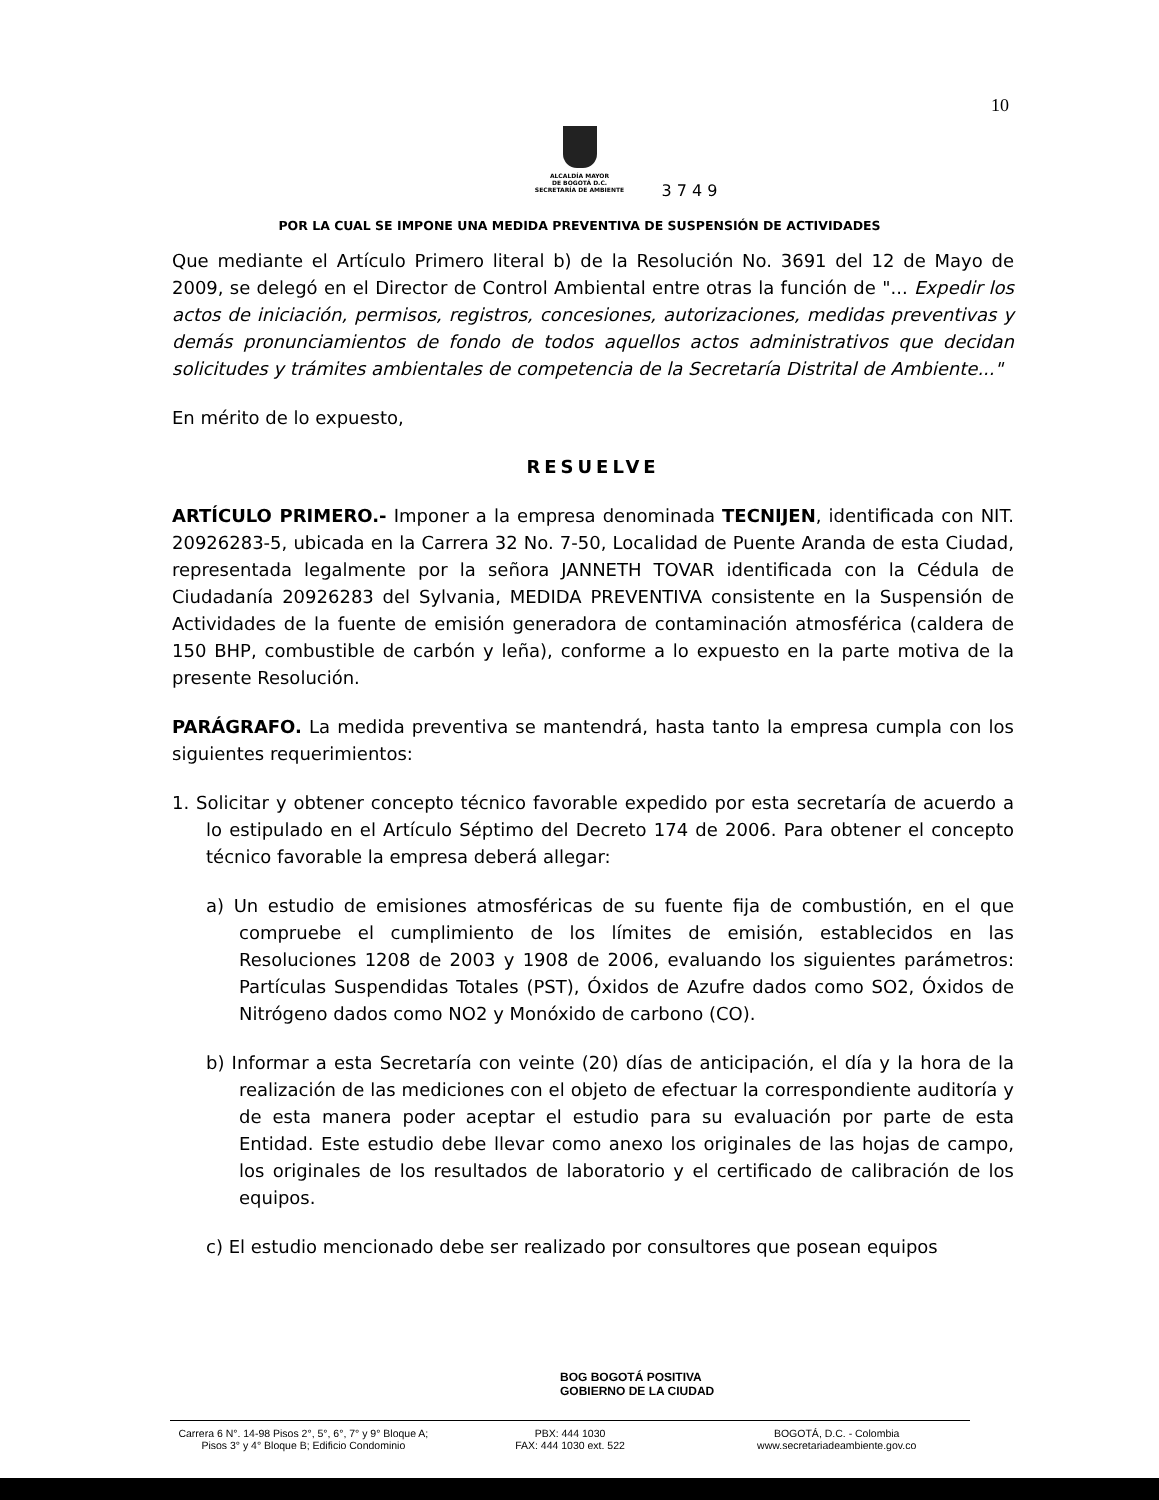10
ALCALDÍA MAYOR
DE BOGOTÁ D.C.
SECRETARÍA DE AMBIENTE
3 7 4 9
POR LA CUAL SE IMPONE UNA MEDIDA PREVENTIVA DE SUSPENSIÓN DE ACTIVIDADES
Que mediante el Artículo Primero literal b) de la Resolución No. 3691 del 12 de Mayo de 2009, se delegó en el Director de Control Ambiental entre otras la función de "... Expedir los actos de iniciación, permisos, registros, concesiones, autorizaciones, medidas preventivas y demás pronunciamientos de fondo de todos aquellos actos administrativos que decidan solicitudes y trámites ambientales de competencia de la Secretaría Distrital de Ambiente..."
En mérito de lo expuesto,
RESUELVE
ARTÍCULO PRIMERO.- Imponer a la empresa denominada TECNIJEN, identificada con NIT. 20926283-5, ubicada en la Carrera 32 No. 7-50, Localidad de Puente Aranda de esta Ciudad, representada legalmente por la señora JANNETH TOVAR identificada con la Cédula de Ciudadanía 20926283 del Sylvania, MEDIDA PREVENTIVA consistente en la Suspensión de Actividades de la fuente de emisión generadora de contaminación atmosférica (caldera de 150 BHP, combustible de carbón y leña), conforme a lo expuesto en la parte motiva de la presente Resolución.
PARÁGRAFO. La medida preventiva se mantendrá, hasta tanto la empresa cumpla con los siguientes requerimientos:
1. Solicitar y obtener concepto técnico favorable expedido por esta secretaría de acuerdo a lo estipulado en el Artículo Séptimo del Decreto 174 de 2006. Para obtener el concepto técnico favorable la empresa deberá allegar:
a) Un estudio de emisiones atmosféricas de su fuente fija de combustión, en el que compruebe el cumplimiento de los límites de emisión, establecidos en las Resoluciones 1208 de 2003 y 1908 de 2006, evaluando los siguientes parámetros: Partículas Suspendidas Totales (PST), Óxidos de Azufre dados como SO2, Óxidos de Nitrógeno dados como NO2 y Monóxido de carbono (CO).
b) Informar a esta Secretaría con veinte (20) días de anticipación, el día y la hora de la realización de las mediciones con el objeto de efectuar la correspondiente auditoría y de esta manera poder aceptar el estudio para su evaluación por parte de esta Entidad. Este estudio debe llevar como anexo los originales de las hojas de campo, los originales de los resultados de laboratorio y el certificado de calibración de los equipos.
c) El estudio mencionado debe ser realizado por consultores que posean equipos
BOG BOGOTÁ POSITIVA
GOBIERNO DE LA CIUDAD
Carrera 6 N°. 14-98 Pisos 2°, 5°, 6°, 7° y 9° Bloque A;
Pisos 3° y 4° Bloque B; Edificio Condominio
PBX: 444 1030
FAX: 444 1030 ext. 522
BOGOTÁ, D.C. - Colombia
www.secretariadeambiente.gov.co